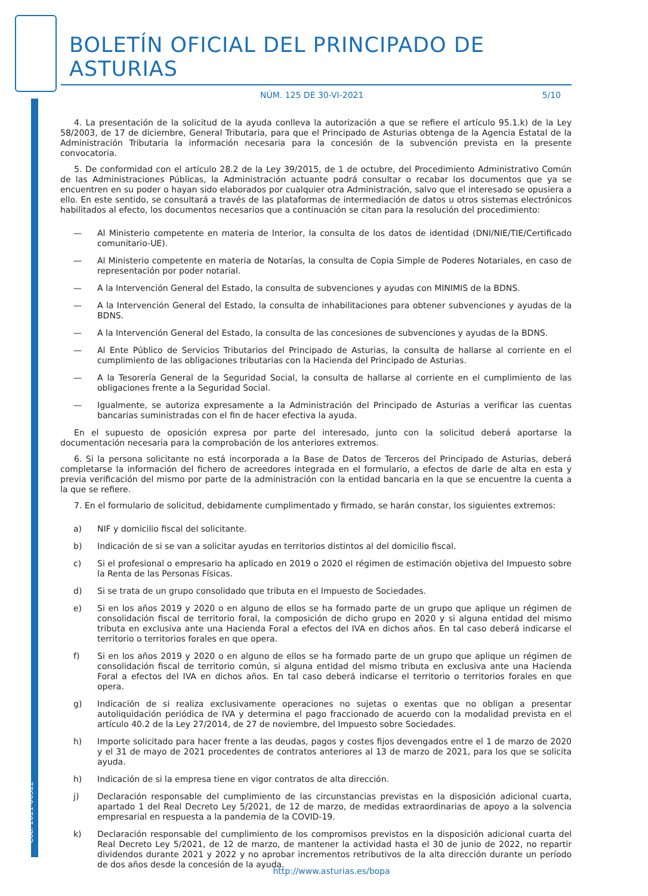Cód. 2021-06522
BOLETÍN OFICIAL DEL PRINCIPADO DE ASTURIAS
NÚM. 125 DE 30-VI-2021 5/10
4. La presentación de la solicitud de la ayuda conlleva la autorización a que se refiere el artículo 95.1.k) de la Ley 58/2003, de 17 de diciembre, General Tributaria, para que el Principado de Asturias obtenga de la Agencia Estatal de la Administración Tributaria la información necesaria para la concesión de la subvención prevista en la presente convocatoria.
5. De conformidad con el artículo 28.2 de la Ley 39/2015, de 1 de octubre, del Procedimiento Administrativo Común de las Administraciones Públicas, la Administración actuante podrá consultar o recabar los documentos que ya se encuentren en su poder o hayan sido elaborados por cualquier otra Administración, salvo que el interesado se opusiera a ello. En este sentido, se consultará a través de las plataformas de intermediación de datos u otros sistemas electrónicos habilitados al efecto, los documentos necesarios que a continuación se citan para la resolución del procedimiento:
— Al Ministerio competente en materia de Interior, la consulta de los datos de identidad (DNI/NIE/TIE/Certificado comunitario-UE).
— Al Ministerio competente en materia de Notarías, la consulta de Copia Simple de Poderes Notariales, en caso de representación por poder notarial.
— A la Intervención General del Estado, la consulta de subvenciones y ayudas con MINIMIS de la BDNS.
— A la Intervención General del Estado, la consulta de inhabilitaciones para obtener subvenciones y ayudas de la BDNS.
— A la Intervención General del Estado, la consulta de las concesiones de subvenciones y ayudas de la BDNS.
— Al Ente Público de Servicios Tributarios del Principado de Asturias, la consulta de hallarse al corriente en el cumplimiento de las obligaciones tributarias con la Hacienda del Principado de Asturias.
— A la Tesorería General de la Seguridad Social, la consulta de hallarse al corriente en el cumplimiento de las obligaciones frente a la Seguridad Social.
— Igualmente, se autoriza expresamente a la Administración del Principado de Asturias a verificar las cuentas bancarias suministradas con el fin de hacer efectiva la ayuda.
En el supuesto de oposición expresa por parte del interesado, junto con la solicitud deberá aportarse la documentación necesaria para la comprobación de los anteriores extremos.
6. Si la persona solicitante no está incorporada a la Base de Datos de Terceros del Principado de Asturias, deberá completarse la información del fichero de acreedores integrada en el formulario, a efectos de darle de alta en esta y previa verificación del mismo por parte de la administración con la entidad bancaria en la que se encuentre la cuenta a la que se refiere.
7. En el formulario de solicitud, debidamente cumplimentado y firmado, se harán constar, los siguientes extremos:
a) NIF y domicilio fiscal del solicitante.
b) Indicación de si se van a solicitar ayudas en territorios distintos al del domicilio fiscal.
c) Si el profesional o empresario ha aplicado en 2019 o 2020 el régimen de estimación objetiva del Impuesto sobre la Renta de las Personas Físicas.
d) Si se trata de un grupo consolidado que tributa en el Impuesto de Sociedades.
e) Si en los años 2019 y 2020 o en alguno de ellos se ha formado parte de un grupo que aplique un régimen de consolidación fiscal de territorio foral, la composición de dicho grupo en 2020 y si alguna entidad del mismo tributa en exclusiva ante una Hacienda Foral a efectos del IVA en dichos años. En tal caso deberá indicarse el territorio o territorios forales en que opera.
f) Si en los años 2019 y 2020 o en alguno de ellos se ha formado parte de un grupo que aplique un régimen de consolidación fiscal de territorio común, si alguna entidad del mismo tributa en exclusiva ante una Hacienda Foral a efectos del IVA en dichos años. En tal caso deberá indicarse el territorio o territorios forales en que opera.
g) Indicación de si realiza exclusivamente operaciones no sujetas o exentas que no obligan a presentar autoliquidación periódica de IVA y determina el pago fraccionado de acuerdo con la modalidad prevista en el artículo 40.2 de la Ley 27/2014, de 27 de noviembre, del Impuesto sobre Sociedades.
h) Importe solicitado para hacer frente a las deudas, pagos y costes fijos devengados entre el 1 de marzo de 2020 y el 31 de mayo de 2021 procedentes de contratos anteriores al 13 de marzo de 2021, para los que se solicita ayuda.
h) Indicación de si la empresa tiene en vigor contratos de alta dirección.
j) Declaración responsable del cumplimiento de las circunstancias previstas en la disposición adicional cuarta, apartado 1 del Real Decreto Ley 5/2021, de 12 de marzo, de medidas extraordinarias de apoyo a la solvencia empresarial en respuesta a la pandemia de la COVID-19.
k) Declaración responsable del cumplimiento de los compromisos previstos en la disposición adicional cuarta del Real Decreto Ley 5/2021, de 12 de marzo, de mantener la actividad hasta el 30 de junio de 2022, no repartir dividendos durante 2021 y 2022 y no aprobar incrementos retributivos de la alta dirección durante un período de dos años desde la concesión de la ayuda.
http://www.asturias.es/bopa